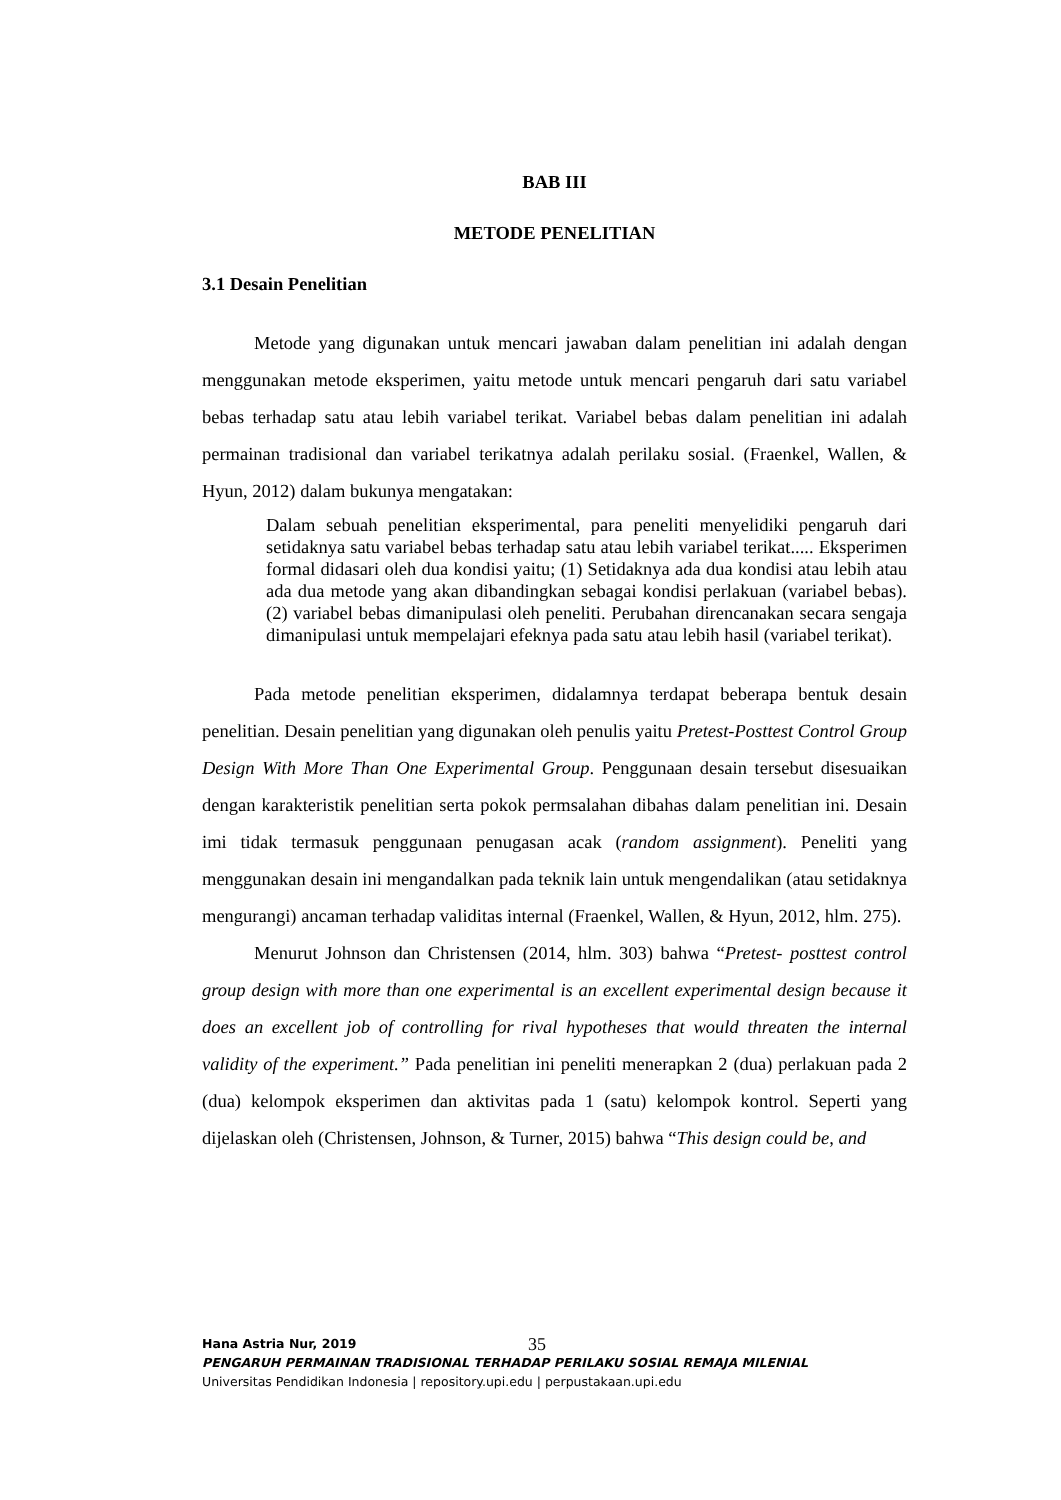BAB III
METODE PENELITIAN
3.1 Desain Penelitian
Metode yang digunakan untuk mencari jawaban dalam penelitian ini adalah dengan menggunakan metode eksperimen, yaitu metode untuk mencari pengaruh dari satu variabel bebas terhadap satu atau lebih variabel terikat. Variabel bebas dalam penelitian ini adalah permainan tradisional dan variabel terikatnya adalah perilaku sosial. (Fraenkel, Wallen, & Hyun, 2012) dalam bukunya mengatakan:
Dalam sebuah penelitian eksperimental, para peneliti menyelidiki pengaruh dari setidaknya satu variabel bebas terhadap satu atau lebih variabel terikat..... Eksperimen formal didasari oleh dua kondisi yaitu; (1) Setidaknya ada dua kondisi atau lebih atau ada dua metode yang akan dibandingkan sebagai kondisi perlakuan (variabel bebas). (2) variabel bebas dimanipulasi oleh peneliti. Perubahan direncanakan secara sengaja dimanipulasi untuk mempelajari efeknya pada satu atau lebih hasil (variabel terikat).
Pada metode penelitian eksperimen, didalamnya terdapat beberapa bentuk desain penelitian. Desain penelitian yang digunakan oleh penulis yaitu Pretest-Posttest Control Group Design With More Than One Experimental Group. Penggunaan desain tersebut disesuaikan dengan karakteristik penelitian serta pokok permsalahan dibahas dalam penelitian ini. Desain imi tidak termasuk penggunaan penugasan acak (random assignment). Peneliti yang menggunakan desain ini mengandalkan pada teknik lain untuk mengendalikan (atau setidaknya mengurangi) ancaman terhadap validitas internal (Fraenkel, Wallen, & Hyun, 2012, hlm. 275).
Menurut Johnson dan Christensen (2014, hlm. 303) bahwa “Pretest- posttest control group design with more than one experimental is an excellent experimental design because it does an excellent job of controlling for rival hypotheses that would threaten the internal validity of the experiment.” Pada penelitian ini peneliti menerapkan 2 (dua) perlakuan pada 2 (dua) kelompok eksperimen dan aktivitas pada 1 (satu) kelompok kontrol. Seperti yang dijelaskan oleh (Christensen, Johnson, & Turner, 2015) bahwa “This design could be, and
35
Hana Astria Nur, 2019
PENGARUH PERMAINAN TRADISIONAL TERHADAP PERILAKU SOSIAL REMAJA MILENIAL
Universitas Pendidikan Indonesia | repository.upi.edu | perpustakaan.upi.edu